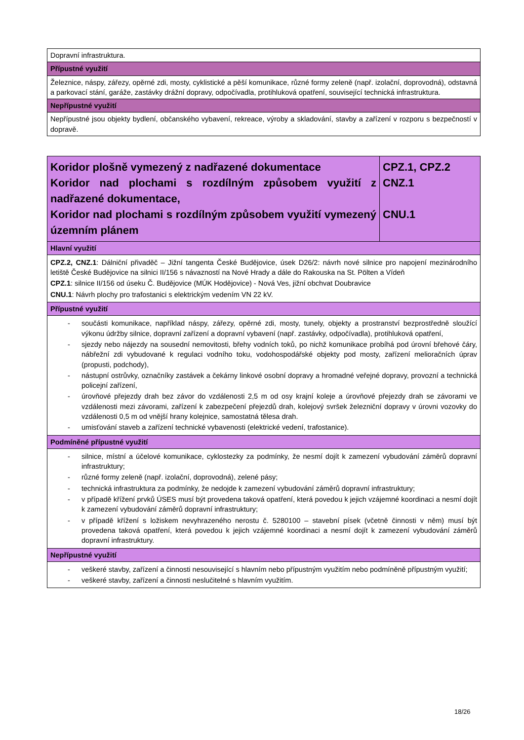| Dopravní infrastruktura. |
| Přípustné využití |
| Železnice, náspy, zářezy, opěrné zdi, mosty, cyklistické a pěší komunikace, různé formy zeleně (např. izolační, doprovodná), odstavná a parkovací stání, garáže, zastávky drážní dopravy, odpočívadla, protihluková opatření, související technická infrastruktura. |
| Nepřípustné využití |
| Nepřípustné jsou objekty bydlení, občanského vybavení, rekreace, výroby a skladování, stavby a zařízení v rozporu s bezpečností v dopravě. |
| Koridor plošně vymezený z nadřazené dokumentace Koridor nad plochami s rozdílným způsobem využití z nadřazené dokumentace, Koridor nad plochami s rozdílným způsobem využití vymezený územním plánem | CPZ.1, CPZ.2 CNZ.1 CNU.1 |
| Hlavní využití | |
| CPZ.2, CNZ.1 : Dálniční přivaděč – Jižní tangenta České Budějovice, úsek D26/2: návrh nové silnice pro napojení mezinárodního letiště České Budějovice na silnici II/156 s návazností na Nové Hrady a dále do Rakouska na St. Pölten a Vídeň CPZ.1 : silnice II/156 od úseku Č. Budějovice (MÚK Hodějovice) - Nová Ves, jižní obchvat Doubravice CNU.1 : Návrh plochy pro trafostanici s elektrickým vedením VN 22 kV. | |
| Přípustné využití | |
| - součásti komunikace, například náspy, zářezy, opěrné zdi, mosty, tunely, objekty a prostranství bezprostředně sloužící výkonu údržby silnice, dopravní zařízení a dopravní vybavení (např. zastávky, odpočívadla), protihluková opatření, - sjezdy nebo nájezdy na sousední nemovitosti, břehy vodních toků, po nichž komunikace probíhá pod úrovní břehové čáry, nábřežní zdi vybudované k regulaci vodního toku, vodohospodářské objekty pod mosty, zařízení melioračních úprav (propusti, podchody), - nástupní ostrůvky, označníky zastávek a čekárny linkové osobní dopravy a hromadné veřejné dopravy, provozní a technická policejní zařízení, - úrovňové přejezdy drah bez závor do vzdálenosti 2,5 m od osy krajní koleje a úrovňové přejezdy drah se závorami ve vzdálenosti mezi závorami, zařízení k zabezpečení přejezdů drah, kolejový svršek železniční dopravy v úrovni vozovky do vzdálenosti 0,5 m od vnější hrany kolejnice, samostatná tělesa drah. - umisťování staveb a zařízení technické vybavenosti (elektrické vedení, trafostanice). | |
| Podmíněné přípustné využití | |
| - silnice, místní a účelové komunikace, cyklostezky za podmínky, že nesmí dojít k zamezení vybudování záměrů dopravní infrastruktury; - různé formy zeleně (např. izolační, doprovodná), zelené pásy; - technická infrastruktura za podmínky, že nedojde k zamezení vybudování záměrů dopravní infrastruktury; - v případě křížení prvků ÚSES musí být provedena taková opatření, která povedou k jejich vzájemné koordinaci a nesmí dojít k zamezení vybudování záměrů dopravní infrastruktury; - v případě křížení s ložiskem nevyhrazeného nerostu č. 5280100 – stavební písek (včetně činnosti v něm) musí být provedena taková opatření, která povedou k jejich vzájemné koordinaci a nesmí dojít k zamezení vybudování záměrů dopravní infrastruktury. | |
| Nepřípustné využití | |
| - veškeré stavby, zařízení a činnosti nesouvisející s hlavním nebo přípustným využitím nebo podmíněně přípustným využití; - veškeré stavby, zařízení a činnosti neslučitelné s hlavním využitím. | |
18/26